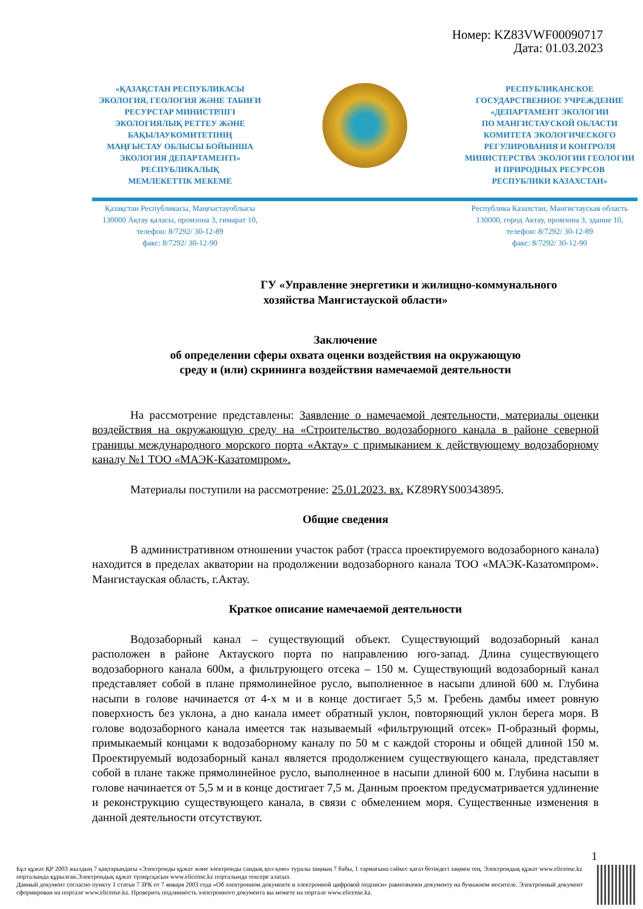Номер: KZ83VWF00090717
Дата: 01.03.2023
«ҚАЗАҚСТАН РЕСПУБЛИКАСЫ
ЭКОЛОГИЯ, ГЕОЛОГИЯ ЖӘНЕ ТАБИҒИ
РЕСУРСТАР МИНИСТРЛІГІ
ЭКОЛОГИЯЛЫҚ РЕТТЕУ ЖӘНЕ
БАҚЫЛАУКОМИТЕТІНІҢ
МАҢҒЫСТАУ ОБЛЫСЫ БОЙЫНША
ЭКОЛОГИЯ ДЕПАРТАМЕНТІ»
РЕСПУБЛИКАЛЫҚ
МЕМЛЕКЕТТІК МЕКЕМЕ
РЕСПУБЛИКАНСКОЕ
ГОСУДАРСТВЕННОЕ УЧРЕЖДЕНИЕ
«ДЕПАРТАМЕНТ ЭКОЛОГИИ
ПО МАНГИСТАУСКОЙ ОБЛАСТИ
КОМИТЕТА ЭКОЛОГИЧЕСКОГО
РЕГУЛИРОВАНИЯ И КОНТРОЛЯ
МИНИСТЕРСТВА ЭКОЛОГИИ ГЕОЛОГИИ
И ПРИРОДНЫХ РЕСУРСОВ
РЕСПУБЛИКИ КАЗАХСТАН»
Қазақстан Республикасы, Маңғыстауоблысы
130000 Ақтау қаласы, промзона 3, гимарат 10,
телефон: 8/7292/ 30-12-89
факс: 8/7292/ 30-12-90
Республика Казахстан, Мангистауская область
130000, город Актау, промзона 3, здание 10,
телефон: 8/7292/ 30-12-89
факс: 8/7292/ 30-12-90
ГУ «Управление энергетики и жилищно-коммунального
хозяйства Мангистауской области»
Заключение
об определении сферы охвата оценки воздействия на окружающую
среду и (или) скрининга воздействия намечаемой деятельности
На рассмотрение представлены: Заявление о намечаемой деятельности, материалы оценки воздействия на окружающую среду на «Строительство водозаборного канала в районе северной границы международного морского порта «Актау» с примыканием к действующему водозаборному каналу №1 ТОО «МАЭК-Казатомпром».
Материалы поступили на рассмотрение: 25.01.2023. вх. KZ89RYS00343895.
Общие сведения
В административном отношении участок работ (трасса проектируемого водозаборного канала) находится в пределах акватории на продолжении водозаборного канала ТОО «МАЭК-Казатомпром». Мангистауская область, г.Актау.
Краткое описание намечаемой деятельности
Водозаборный канал – существующий объект. Существующий водозаборный канал расположен в районе Актауского порта по направлению юго-запад. Длина существующего водозаборного канала 600м, а фильтрующего отсека – 150 м. Существующий водозаборный канал представляет собой в плане прямолинейное русло, выполненное в насыпи длиной 600 м. Глубина насыпи в голове начинается от 4-х м и в конце достигает 5,5 м. Гребень дамбы имеет ровную поверхность без уклона, а дно канала имеет обратный уклон, повторяющий уклон берега моря. В голове водозаборного канала имеется так называемый «фильтрующий отсек» П-образный формы, примыкаемый концами к водозаборному каналу по 50 м с каждой стороны и общей длиной 150 м. Проектируемый водозаборный канал является продолжением существующего канала, представляет собой в плане также прямолинейное русло, выполненное в насыпи длиной 600 м. Глубина насыпи в голове начинается от 5,5 м и в конце достигает 7,5 м. Данным проектом предусматривается удлинение и реконструкцию существующего канала, в связи с обмелением моря. Существенные изменения в данной деятельности отсутствуют.
1
Бұл құжат ҚР 2003 жылдың 7 қаңтарындағы «Электронды құжат және электронды сандық қол қою» туралы заңның 7 бабы, 1 тармағына сәйкес қағаз бетіндегі заңмен тең. Электрондық құжат www.elicense.kz порталында құрылған.Электрондық құжат түпнұсқасын www.elicense.kz порталында тексере аласыз.
Данный документ согласно пункту 1 статьи 7 ЗРК от 7 января 2003 года «Об электронном документе и электронной цифровой подписи» равнозначен документу на бумажном носителе. Электронный документ сформирован на портале www.elicense.kz. Проверить подлинность электронного документа вы можете на портале www.elicense.kz.